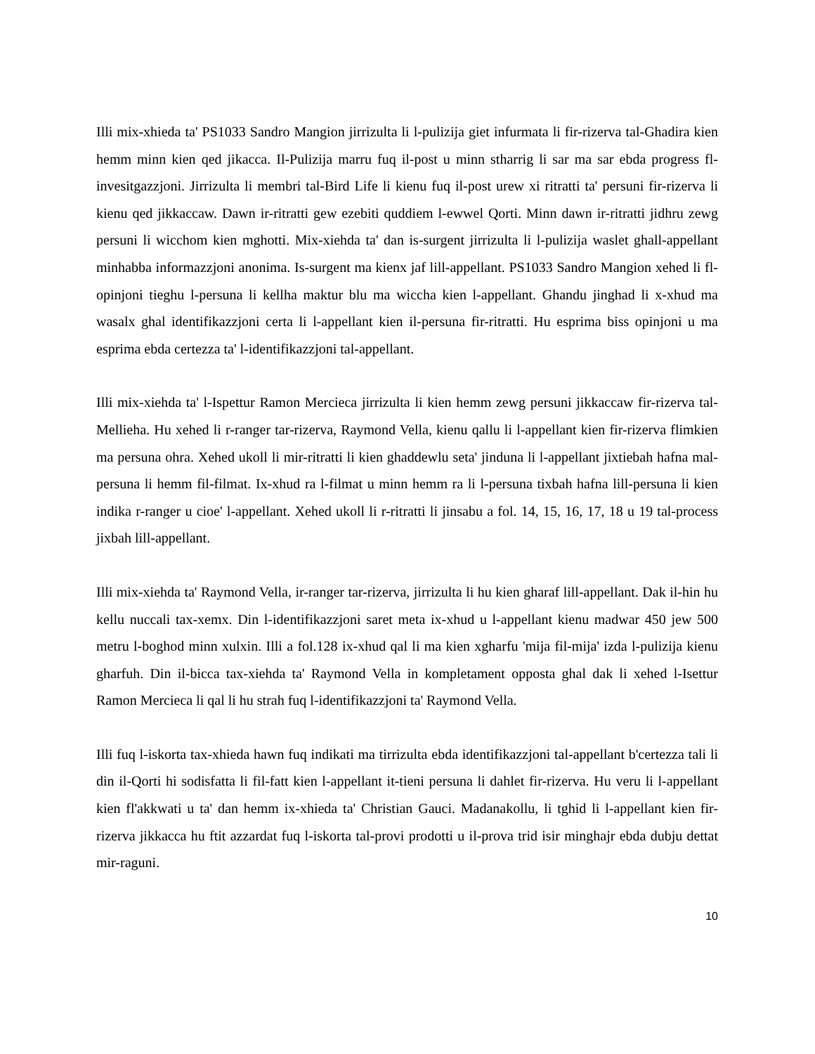Illi mix-xhieda ta' PS1033 Sandro Mangion jirrizulta li l-pulizija giet infurmata li fir-rizerva tal-Ghadira kien hemm minn kien qed jikacca. Il-Pulizija marru fuq il-post u minn stharrig li sar ma sar ebda progress fl-invesitgazzjoni. Jirrizulta li membri tal-Bird Life li kienu fuq il-post urew xi ritratti ta' persuni fir-rizerva li kienu qed jikkaccaw. Dawn ir-ritratti gew ezebiti quddiem l-ewwel Qorti. Minn dawn ir-ritratti jidhru zewg persuni li wicchom kien mghotti. Mix-xiehda ta' dan is-surgent jirrizulta li l-pulizija waslet ghall-appellant minhabba informazzjoni anonima. Is-surgent ma kienx jaf lill-appellant. PS1033 Sandro Mangion xehed li fl-opinjoni tieghu l-persuna li kellha maktur blu ma wiccha kien l-appellant. Ghandu jinghad li x-xhud ma wasalx ghal identifikazzjoni certa li l-appellant kien il-persuna fir-ritratti. Hu esprima biss opinjoni u ma esprima ebda certezza ta' l-identifikazzjoni tal-appellant.
Illi mix-xiehda ta' l-Ispettur Ramon Mercieca jirrizulta li kien hemm zewg persuni jikkaccaw fir-rizerva tal-Mellieha. Hu xehed li r-ranger tar-rizerva, Raymond Vella, kienu qallu li l-appellant kien fir-rizerva flimkien ma persuna ohra. Xehed ukoll li mir-ritratti li kien ghaddewlu seta' jinduna li l-appellant jixtiebah hafna mal-persuna li hemm fil-filmat. Ix-xhud ra l-filmat u minn hemm ra li l-persuna tixbah hafna lill-persuna li kien indika r-ranger u cioe' l-appellant. Xehed ukoll li r-ritratti li jinsabu a fol. 14, 15, 16, 17, 18 u 19 tal-process jixbah lill-appellant.
Illi mix-xiehda ta' Raymond Vella, ir-ranger tar-rizerva, jirrizulta li hu kien gharaf lill-appellant. Dak il-hin hu kellu nuccali tax-xemx. Din l-identifikazzjoni saret meta ix-xhud u l-appellant kienu madwar 450 jew 500 metru l-boghod minn xulxin. Illi a fol.128 ix-xhud qal li ma kien xgharfu 'mija fil-mija' izda l-pulizija kienu gharfuh. Din il-bicca tax-xiehda ta' Raymond Vella in kompletament opposta ghal dak li xehed l-Isettur Ramon Mercieca li qal li hu strah fuq l-identifikazzjoni ta' Raymond Vella.
Illi fuq l-iskorta tax-xhieda hawn fuq indikati ma tirrizulta ebda identifikazzjoni tal-appellant b'certezza tali li din il-Qorti hi sodisfatta li fil-fatt kien l-appellant it-tieni persuna li dahlet fir-rizerva. Hu veru li l-appellant kien fl'akkwati u ta' dan hemm ix-xhieda ta' Christian Gauci. Madanakollu, li tghid li l-appellant kien fir-rizerva jikkacca hu ftit azzardat fuq l-iskorta tal-provi prodotti u il-prova trid isir minghajr ebda dubju dettat mir-raguni.
10